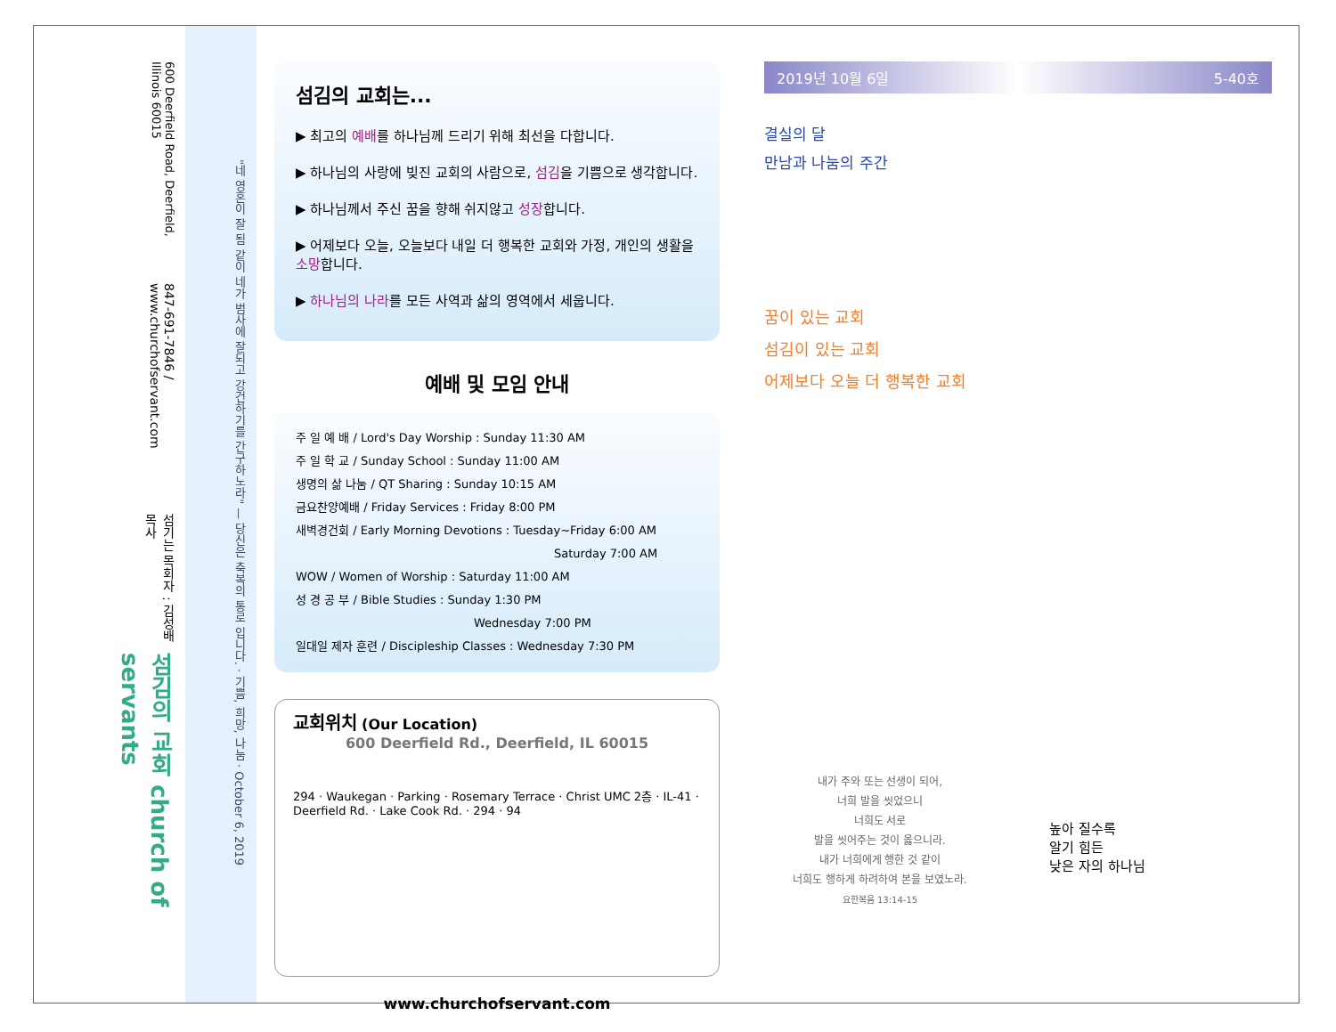600 Deerfield Road, Deerfield, Illinois 60015
847-691-7846 / www.churchofservant.com
섬기는 목회자 : 김성배 목사
섬김의 교회 church of servants
"네 영혼이 잘 됨 같이 네가 범사에 잘되고 강건하기를 간구하노라" — 당신은 축복의 통로 입니다. · 기쁨, 희망, 나눔 · October 6, 2019
섬김의 교회는...
▶ 최고의 예배를 하나님께 드리기 위해 최선을 다합니다.
▶ 하나님의 사랑에 빚진 교회의 사람으로, 섬김을 기쁨으로 생각합니다.
▶ 하나님께서 주신 꿈을 향해 쉬지않고 성장합니다.
▶ 어제보다 오늘, 오늘보다 내일 더 행복한 교회와 가정, 개인의 생활을 소망합니다.
▶ 하나님의 나라를 모든 사역과 삶의 영역에서 세웁니다.
예배 및 모임 안내
주 일 예 배 / Lord's Day Worship : Sunday 11:30 AM
주 일 학 교 / Sunday School : Sunday 11:00 AM
생명의 삶 나눔 / QT Sharing : Sunday 10:15 AM
금요찬양예배 / Friday Services : Friday 8:00 PM
새벽경건회 / Early Morning Devotions : Tuesday~Friday 6:00 AM
Saturday 7:00 AM
WOW / Women of Worship : Saturday 11:00 AM
성 경 공 부 / Bible Studies : Sunday 1:30 PM
Wednesday 7:00 PM
일대일 제자 훈련 / Discipleship Classes : Wednesday 7:30 PM
교회위치 (Our Location)
600 Deerfield Rd., Deerfield, IL 60015
294 · Waukegan · Parking · Rosemary Terrace · Christ UMC 2층 · IL-41 · Deerfield Rd. · Lake Cook Rd. · 294 · 94
www.churchofservant.com
2019년 10월 6일 5-40호
결실의 달
만남과 나눔의 주간
꿈이 있는 교회
섬김이 있는 교회
어제보다 오늘 더 행복한 교회
내가 주와 또는 선생이 되어,
너희 발을 씻었으니
너희도 서로
발을 씻어주는 것이 옳으니라.
내가 너희에게 행한 것 같이
너희도 행하게 하려하여 본을 보였노라.
요한복음 13:14-15
높아 질수록
알기 힘든
낮은 자의 하나님